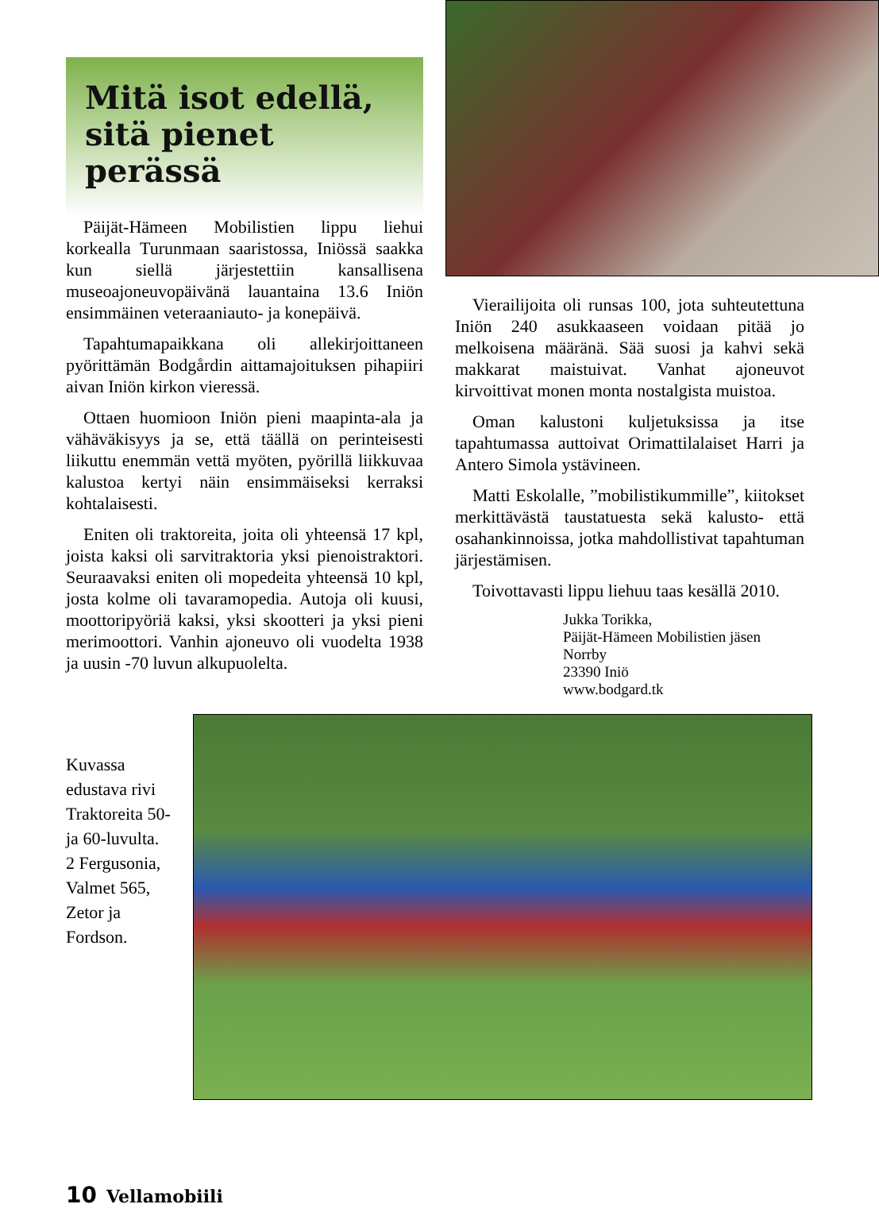Mitä isot edellä, sitä pienet perässä
Päijät-Hämeen Mobilistien lippu liehui korkealla Turunmaan saaristossa, Iniössä saakka kun siellä järjestettiin kansallisena museoajoneuvopäivänä lauantaina 13.6 Iniön ensimmäinen veteraaniauto- ja konepäivä.
Tapahtumapaikkana oli allekirjoittaneen pyörittämän Bodgårdin aittamajoituksen pihapiiri aivan Iniön kirkon vieressä.
Ottaen huomioon Iniön pieni maapinta-ala ja vähäväkisyys ja se, että täällä on perinteisesti liikuttu enemmän vettä myöten, pyörillä liikkuvaa kalustoa kertyi näin ensimmäiseksi kerraksi kohtalaisesti.
Eniten oli traktoreita, joita oli yhteensä 17 kpl, joista kaksi oli sarvitraktoria yksi pienoistraktori. Seuraavaksi eniten oli mopedeita yhteensä 10 kpl, josta kolme oli tavaramopedia. Autoja oli kuusi, moottoripyöriä kaksi, yksi skootteri ja yksi pieni merimoottori. Vanhin ajoneuvo oli vuodelta 1938 ja uusin -70 luvun alkupuolelta.
Vierailijoita oli runsas 100, jota suhteutettuna Iniön 240 asukkaaseen voidaan pitää jo melkoisena määränä. Sää suosi ja kahvi sekä makkarat maistuivat. Vanhat ajoneuvot kirvoittivat monen monta nostalgista muistoa.
Oman kalustoni kuljetuksissa ja itse tapahtumassa auttoivat Orimattilalaiset Harri ja Antero Simola ystävineen.
Matti Eskolalle, ”mobilistikummille”, kiitokset merkittävästä taustatuesta sekä kalusto- että osahankinnoissa, jotka mahdollistivat tapahtuman järjestämisen.
Toivottavasti lippu liehuu taas kesällä 2010.
Jukka Torikka,
Päijät-Hämeen Mobilistien jäsen
Norrby
23390 Iniö
www.bodgard.tk
Kuvassa edustava rivi Traktoreita 50- ja 60-luvulta.
2 Fergusonia, Valmet 565, Zetor ja Fordson.
10 Vellamobiili